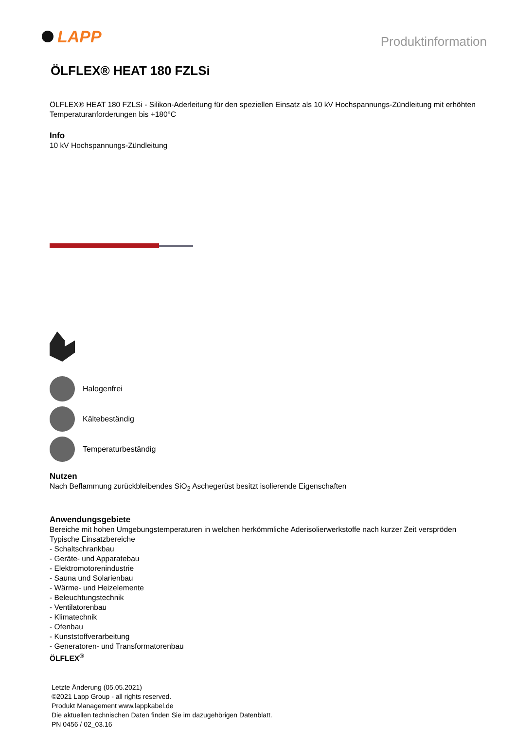LAPP
Produktinformation
ÖLFLEX® HEAT 180 FZLSi
ÖLFLEX® HEAT 180 FZLSi - Silikon-Aderleitung für den speziellen Einsatz als 10 kV Hochspannungs-Zündleitung mit erhöhten Temperaturanforderungen bis +180°C
Info
10 kV Hochspannungs-Zündleitung
Halogenfrei
Kältebeständig
Temperaturbeständig
Nutzen
Nach Beflammung zurückbleibendes SiO<sub>2</sub> Aschegerüst besitzt isolierende Eigenschaften
Anwendungsgebiete
Bereiche mit hohen Umgebungstemperaturen in welchen herkömmliche Aderisolierwerkstoffe nach kurzer Zeit verspröden
Typische Einsatzbereiche
- Schaltschrankbau
- Geräte- und Apparatebau
- Elektromotorenindustrie
- Sauna und Solarienbau
- Wärme- und Heizelemente
- Beleuchtungstechnik
- Ventilatorenbau
- Klimatechnik
- Ofenbau
- Kunststoffverarbeitung
- Generatoren- und Transformatorenbau
ÖLFLEX<sup>®</sup>
Letzte Änderung (05.05.2021)
©2021 Lapp Group - all rights reserved.
Produkt Management www.lappkabel.de
Die aktuellen technischen Daten finden Sie im dazugehörigen Datenblatt.
PN 0456 / 02_03.16